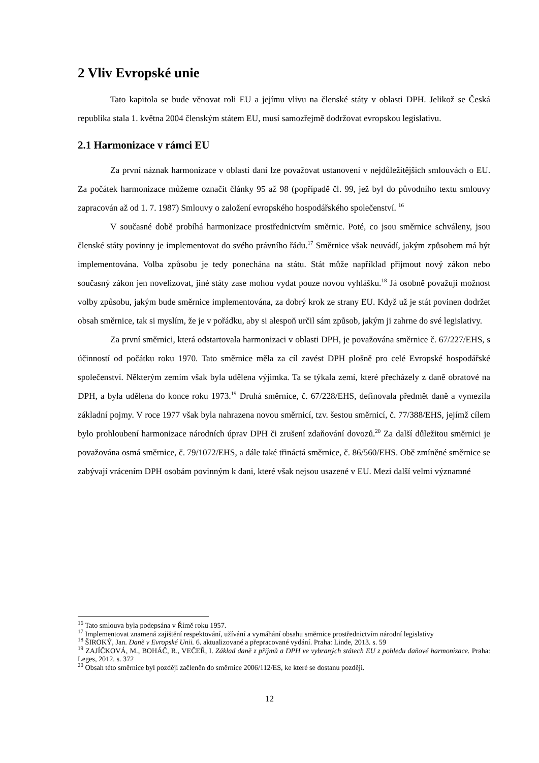2 Vliv Evropské unie
Tato kapitola se bude věnovat roli EU a jejímu vlivu na členské státy v oblasti DPH. Jelikož se Česká republika stala 1. května 2004 členským státem EU, musí samozřejmě dodržovat evropskou legislativu.
2.1 Harmonizace v rámci EU
Za první náznak harmonizace v oblasti daní lze považovat ustanovení v nejdůležitějších smlouvách o EU. Za počátek harmonizace můžeme označit články 95 až 98 (popřípadě čl. 99, jež byl do původního textu smlouvy zapracován až od 1. 7. 1987) Smlouvy o založení evropského hospodářského společenství. <sup>16</sup>
V současné době probíhá harmonizace prostřednictvím směrnic. Poté, co jsou směrnice schváleny, jsou členské státy povinny je implementovat do svého právního řádu.<sup>17</sup> Směrnice však neuvádí, jakým způsobem má být implementována. Volba způsobu je tedy ponechána na státu. Stát může například přijmout nový zákon nebo současný zákon jen novelizovat, jiné státy zase mohou vydat pouze novou vyhlášku.<sup>18</sup> Já osobně považuji možnost volby způsobu, jakým bude směrnice implementována, za dobrý krok ze strany EU. Když už je stát povinen dodržet obsah směrnice, tak si myslím, že je v pořádku, aby si alespoň určil sám způsob, jakým ji zahrne do své legislativy.
Za první směrnici, která odstartovala harmonizaci v oblasti DPH, je považována směrnice č. 67/227/EHS, s účinností od počátku roku 1970. Tato směrnice měla za cíl zavést DPH plošně pro celé Evropské hospodářské společenství. Některým zemím však byla udělena výjimka. Ta se týkala zemí, které přecházely z daně obratové na DPH, a byla udělena do konce roku 1973.<sup>19</sup> Druhá směrnice, č. 67/228/EHS, definovala předmět daně a vymezila základní pojmy. V roce 1977 však byla nahrazena novou směrnicí, tzv. šestou směrnicí, č. 77/388/EHS, jejímž cílem bylo prohloubení harmonizace národních úprav DPH či zrušení zdaňování dovozů.<sup>20</sup> Za další důležitou směrnici je považována osmá směrnice, č. 79/1072/EHS, a dále také třináctá směrnice, č. 86/560/EHS. Obě zmíněné směrnice se zabývají vrácením DPH osobám povinným k dani, které však nejsou usazené v EU. Mezi další velmi významné
<sup>16</sup> Tato smlouva byla podepsána v Římě roku 1957.
<sup>17</sup> Implementovat znamená zajištění respektování, užívání a vymáhání obsahu směrnice prostřednictvím národní legislativy
<sup>18</sup> ŠIROKÝ, Jan. Daně v Evropské Unii. 6. aktualizované a přepracované vydání. Praha: Linde, 2013. s. 59
<sup>19</sup> ZAJÍČKOVÁ, M., BOHÁČ, R., VEČEŘ, I. Základ daně z příjmů a DPH ve vybraných státech EU z pohledu daňové harmonizace. Praha: Leges, 2012. s. 372
<sup>20</sup> Obsah této směrnice byl později začleněn do směrnice 2006/112/ES, ke které se dostanu později.
12